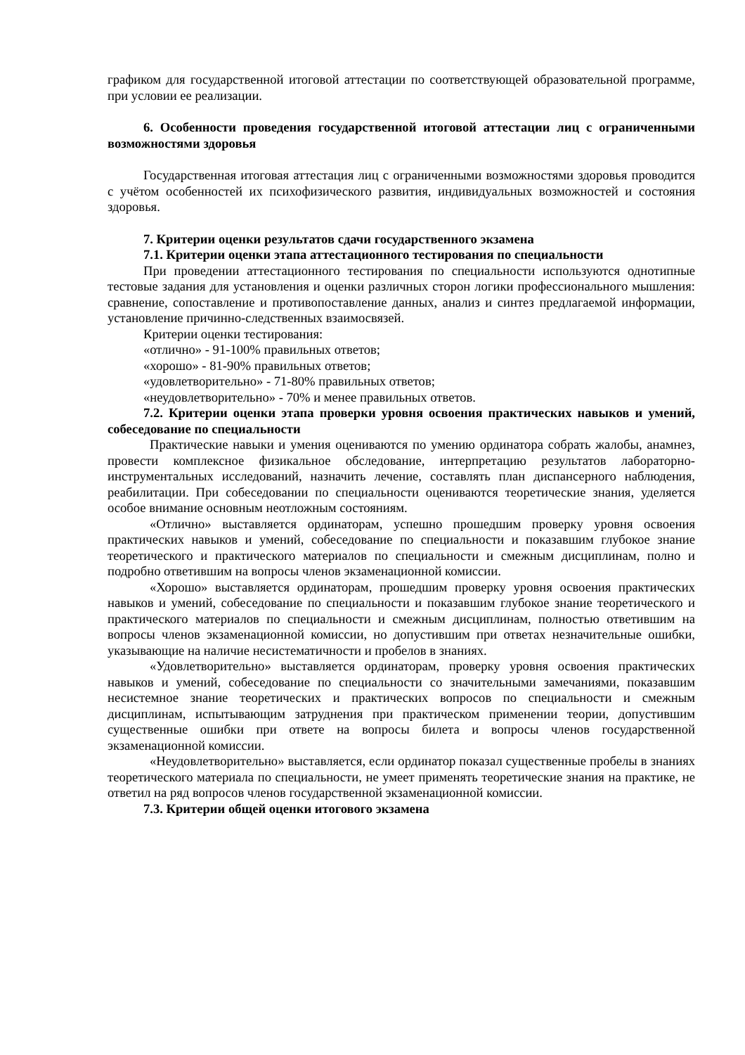графиком для государственной итоговой аттестации по соответствующей образовательной программе, при условии ее реализации.
6. Особенности проведения государственной итоговой аттестации лиц с ограниченными возможностями здоровья
Государственная итоговая аттестация лиц с ограниченными возможностями здоровья проводится с учётом особенностей их психофизического развития, индивидуальных возможностей и состояния здоровья.
7. Критерии оценки результатов сдачи государственного экзамена
7.1. Критерии оценки этапа аттестационного тестирования по специальности
При проведении аттестационного тестирования по специальности используются однотипные тестовые задания для установления и оценки различных сторон логики профессионального мышления: сравнение, сопоставление и противопоставление данных, анализ и синтез предлагаемой информации, установление причинно-следственных взаимосвязей.
Критерии оценки тестирования:
«отлично» - 91-100% правильных ответов;
«хорошо» - 81-90% правильных ответов;
«удовлетворительно» - 71-80% правильных ответов;
«неудовлетворительно» - 70% и менее правильных ответов.
7.2. Критерии оценки этапа проверки уровня освоения практических навыков и умений, собеседование по специальности
Практические навыки и умения оцениваются по умению ординатора собрать жалобы, анамнез, провести комплексное физикальное обследование, интерпретацию результатов лабораторно-инструментальных исследований, назначить лечение, составлять план диспансерного наблюдения, реабилитации. При собеседовании по специальности оцениваются теоретические знания, уделяется особое внимание основным неотложным состояниям.
«Отлично» выставляется ординаторам, успешно прошедшим проверку уровня освоения практических навыков и умений, собеседование по специальности и показавшим глубокое знание теоретического и практического материалов по специальности и смежным дисциплинам, полно и подробно ответившим на вопросы членов экзаменационной комиссии.
«Хорошо» выставляется ординаторам, прошедшим проверку уровня освоения практических навыков и умений, собеседование по специальности и показавшим глубокое знание теоретического и практического материалов по специальности и смежным дисциплинам, полностью ответившим на вопросы членов экзаменационной комиссии, но допустившим при ответах незначительные ошибки, указывающие на наличие несистематичности и пробелов в знаниях.
«Удовлетворительно» выставляется ординаторам, проверку уровня освоения практических навыков и умений, собеседование по специальности со значительными замечаниями, показавшим несистемное знание теоретических и практических вопросов по специальности и смежным дисциплинам, испытывающим затруднения при практическом применении теории, допустившим существенные ошибки при ответе на вопросы билета и вопросы членов государственной экзаменационной комиссии.
«Неудовлетворительно» выставляется, если ординатор показал существенные пробелы в знаниях теоретического материала по специальности, не умеет применять теоретические знания на практике, не ответил на ряд вопросов членов государственной экзаменационной комиссии.
7.3. Критерии общей оценки итогового экзамена